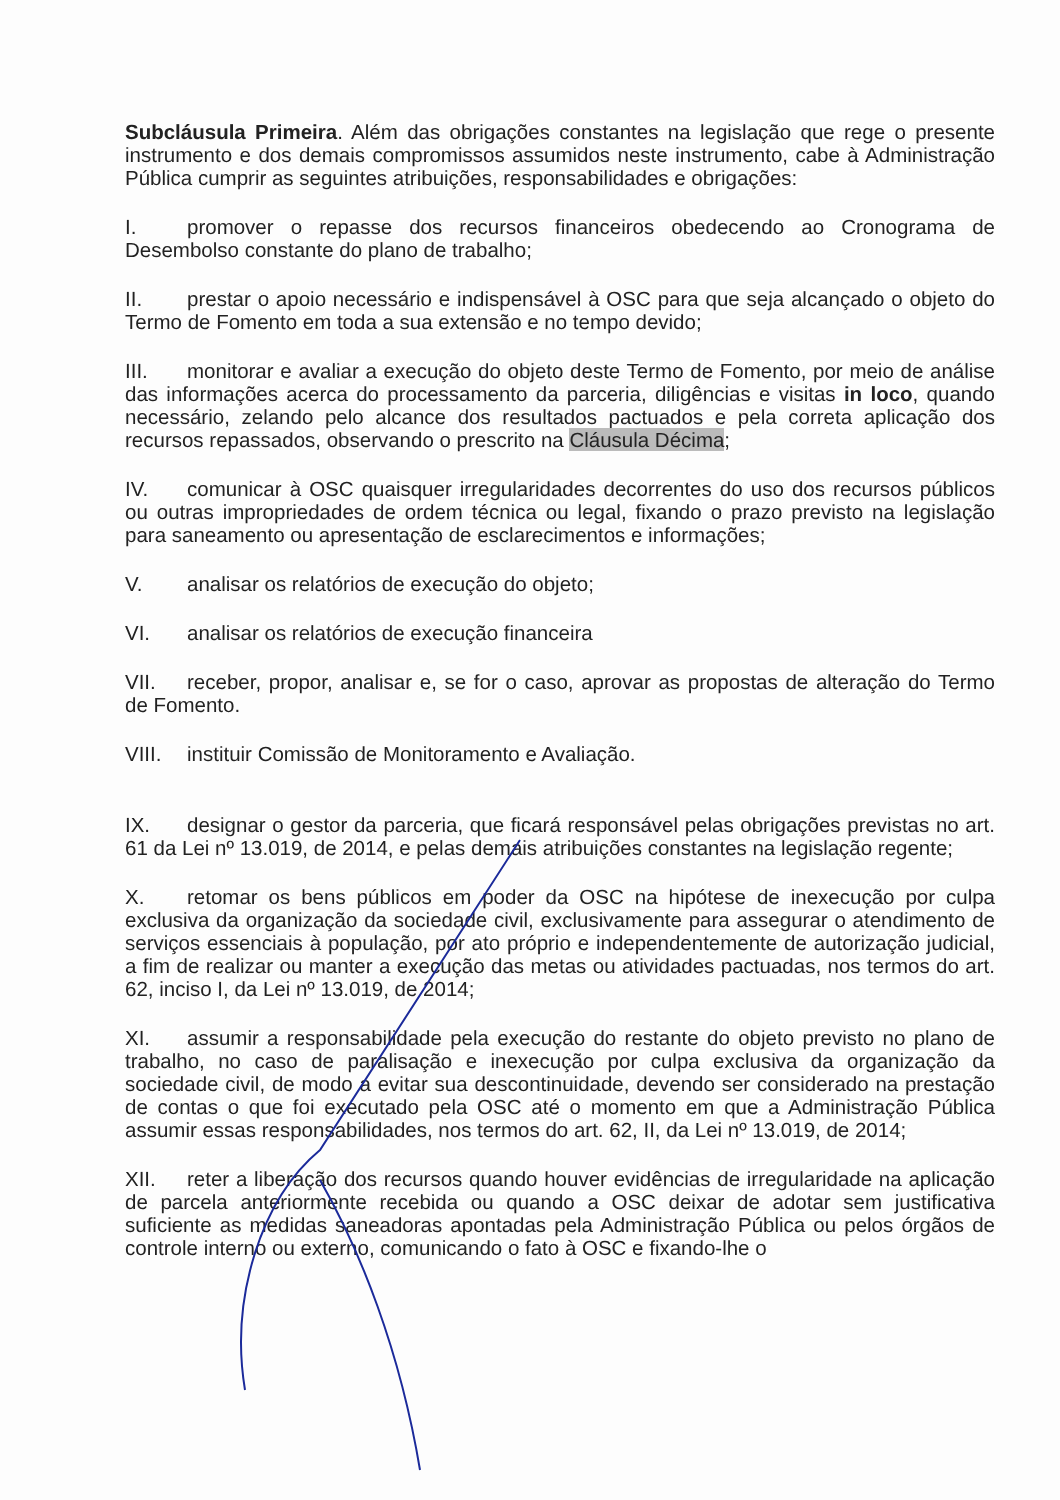Subcláusula Primeira. Além das obrigações constantes na legislação que rege o presente instrumento e dos demais compromissos assumidos neste instrumento, cabe à Administração Pública cumprir as seguintes atribuições, responsabilidades e obrigações:
I. promover o repasse dos recursos financeiros obedecendo ao Cronograma de Desembolso constante do plano de trabalho;
II. prestar o apoio necessário e indispensável à OSC para que seja alcançado o objeto do Termo de Fomento em toda a sua extensão e no tempo devido;
III. monitorar e avaliar a execução do objeto deste Termo de Fomento, por meio de análise das informações acerca do processamento da parceria, diligências e visitas in loco, quando necessário, zelando pelo alcance dos resultados pactuados e pela correta aplicação dos recursos repassados, observando o prescrito na Cláusula Décima;
IV. comunicar à OSC quaisquer irregularidades decorrentes do uso dos recursos públicos ou outras impropriedades de ordem técnica ou legal, fixando o prazo previsto na legislação para saneamento ou apresentação de esclarecimentos e informações;
V. analisar os relatórios de execução do objeto;
VI. analisar os relatórios de execução financeira
VII. receber, propor, analisar e, se for o caso, aprovar as propostas de alteração do Termo de Fomento.
VIII. instituir Comissão de Monitoramento e Avaliação.
IX. designar o gestor da parceria, que ficará responsável pelas obrigações previstas no art. 61 da Lei nº 13.019, de 2014, e pelas demais atribuições constantes na legislação regente;
X. retomar os bens públicos em poder da OSC na hipótese de inexecução por culpa exclusiva da organização da sociedade civil, exclusivamente para assegurar o atendimento de serviços essenciais à população, por ato próprio e independentemente de autorização judicial, a fim de realizar ou manter a execução das metas ou atividades pactuadas, nos termos do art. 62, inciso I, da Lei nº 13.019, de 2014;
XI. assumir a responsabilidade pela execução do restante do objeto previsto no plano de trabalho, no caso de paralisação e inexecução por culpa exclusiva da organização da sociedade civil, de modo a evitar sua descontinuidade, devendo ser considerado na prestação de contas o que foi executado pela OSC até o momento em que a Administração Pública assumir essas responsabilidades, nos termos do art. 62, II, da Lei nº 13.019, de 2014;
XII. reter a liberação dos recursos quando houver evidências de irregularidade na aplicação de parcela anteriormente recebida ou quando a OSC deixar de adotar sem justificativa suficiente as medidas saneadoras apontadas pela Administração Pública ou pelos órgãos de controle interno ou externo, comunicando o fato à OSC e fixando-lhe o